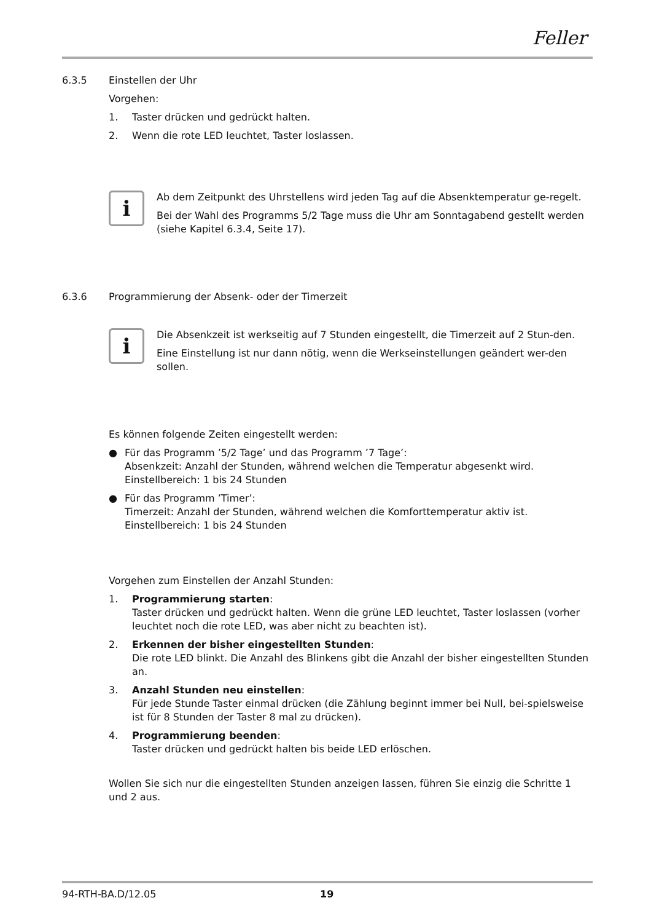Feller
6.3.5 Einstellen der Uhr
Vorgehen:
1. Taster drücken und gedrückt halten.
2. Wenn die rote LED leuchtet, Taster loslassen.
i
Ab dem Zeitpunkt des Uhrstellens wird jeden Tag auf die Absenktemperatur ge-regelt.
Bei der Wahl des Programms 5/2 Tage muss die Uhr am Sonntagabend gestellt werden (siehe Kapitel 6.3.4, Seite 17).
6.3.6 Programmierung der Absenk- oder der Timerzeit
i
Die Absenkzeit ist werkseitig auf 7 Stunden eingestellt, die Timerzeit auf 2 Stun-den.
Eine Einstellung ist nur dann nötig, wenn die Werkseinstellungen geändert wer-den sollen.
Es können folgende Zeiten eingestellt werden:
● Für das Programm ’5/2 Tage’ und das Programm ’7 Tage’:
Absenkzeit: Anzahl der Stunden, während welchen die Temperatur abgesenkt wird.
Einstellbereich: 1 bis 24 Stunden
● Für das Programm ’Timer’:
Timerzeit: Anzahl der Stunden, während welchen die Komforttemperatur aktiv ist.
Einstellbereich: 1 bis 24 Stunden
Vorgehen zum Einstellen der Anzahl Stunden:
1. Programmierung starten:
Taster drücken und gedrückt halten. Wenn die grüne LED leuchtet, Taster loslassen (vorher leuchtet noch die rote LED, was aber nicht zu beachten ist).
2. Erkennen der bisher eingestellten Stunden:
Die rote LED blinkt. Die Anzahl des Blinkens gibt die Anzahl der bisher eingestellten Stunden an.
3. Anzahl Stunden neu einstellen:
Für jede Stunde Taster einmal drücken (die Zählung beginnt immer bei Null, bei-spielsweise ist für 8 Stunden der Taster 8 mal zu drücken).
4. Programmierung beenden:
Taster drücken und gedrückt halten bis beide LED erlöschen.
Wollen Sie sich nur die eingestellten Stunden anzeigen lassen, führen Sie einzig die Schritte 1 und 2 aus.
94-RTH-BA.D/12.05 19